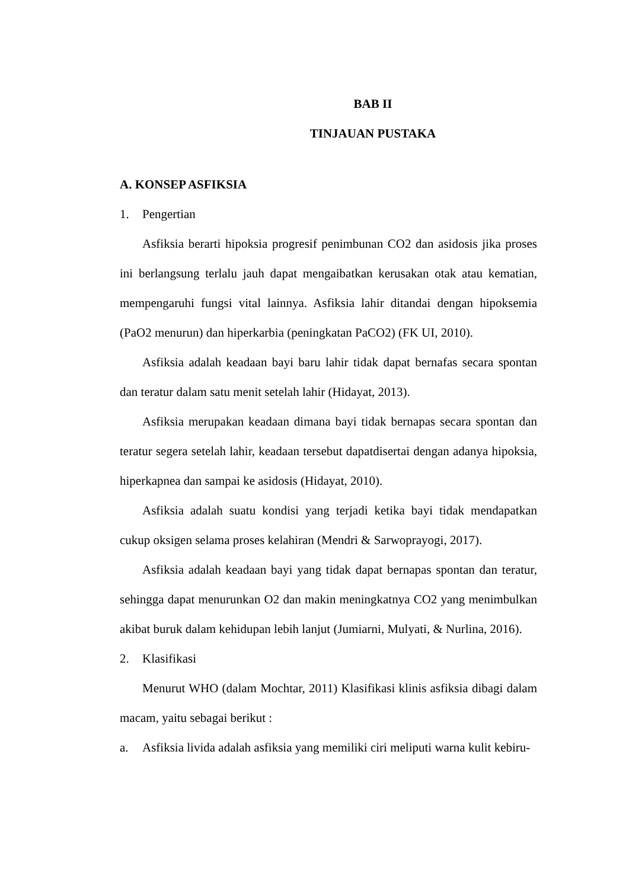BAB II
TINJAUAN PUSTAKA
A. KONSEP ASFIKSIA
1. Pengertian
Asfiksia berarti hipoksia progresif penimbunan CO2 dan asidosis jika proses ini berlangsung terlalu jauh dapat mengaibatkan kerusakan otak atau kematian, mempengaruhi fungsi vital lainnya. Asfiksia lahir ditandai dengan hipoksemia (PaO2 menurun) dan hiperkarbia (peningkatan PaCO2) (FK UI, 2010).
Asfiksia adalah keadaan bayi baru lahir tidak dapat bernafas secara spontan dan teratur dalam satu menit setelah lahir (Hidayat, 2013).
Asfiksia merupakan keadaan dimana bayi tidak bernapas secara spontan dan teratur segera setelah lahir, keadaan tersebut dapatdisertai dengan adanya hipoksia, hiperkapnea dan sampai ke asidosis (Hidayat, 2010).
Asfiksia adalah suatu kondisi yang terjadi ketika bayi tidak mendapatkan cukup oksigen selama proses kelahiran (Mendri & Sarwoprayogi, 2017).
Asfiksia adalah keadaan bayi yang tidak dapat bernapas spontan dan teratur, sehingga dapat menurunkan O2 dan makin meningkatnya CO2 yang menimbulkan akibat buruk dalam kehidupan lebih lanjut (Jumiarni, Mulyati, & Nurlina, 2016).
2. Klasifikasi
Menurut WHO (dalam Mochtar, 2011) Klasifikasi klinis asfiksia dibagi dalam macam, yaitu sebagai berikut :
a. Asfiksia livida adalah asfiksia yang memiliki ciri meliputi warna kulit kebiru-